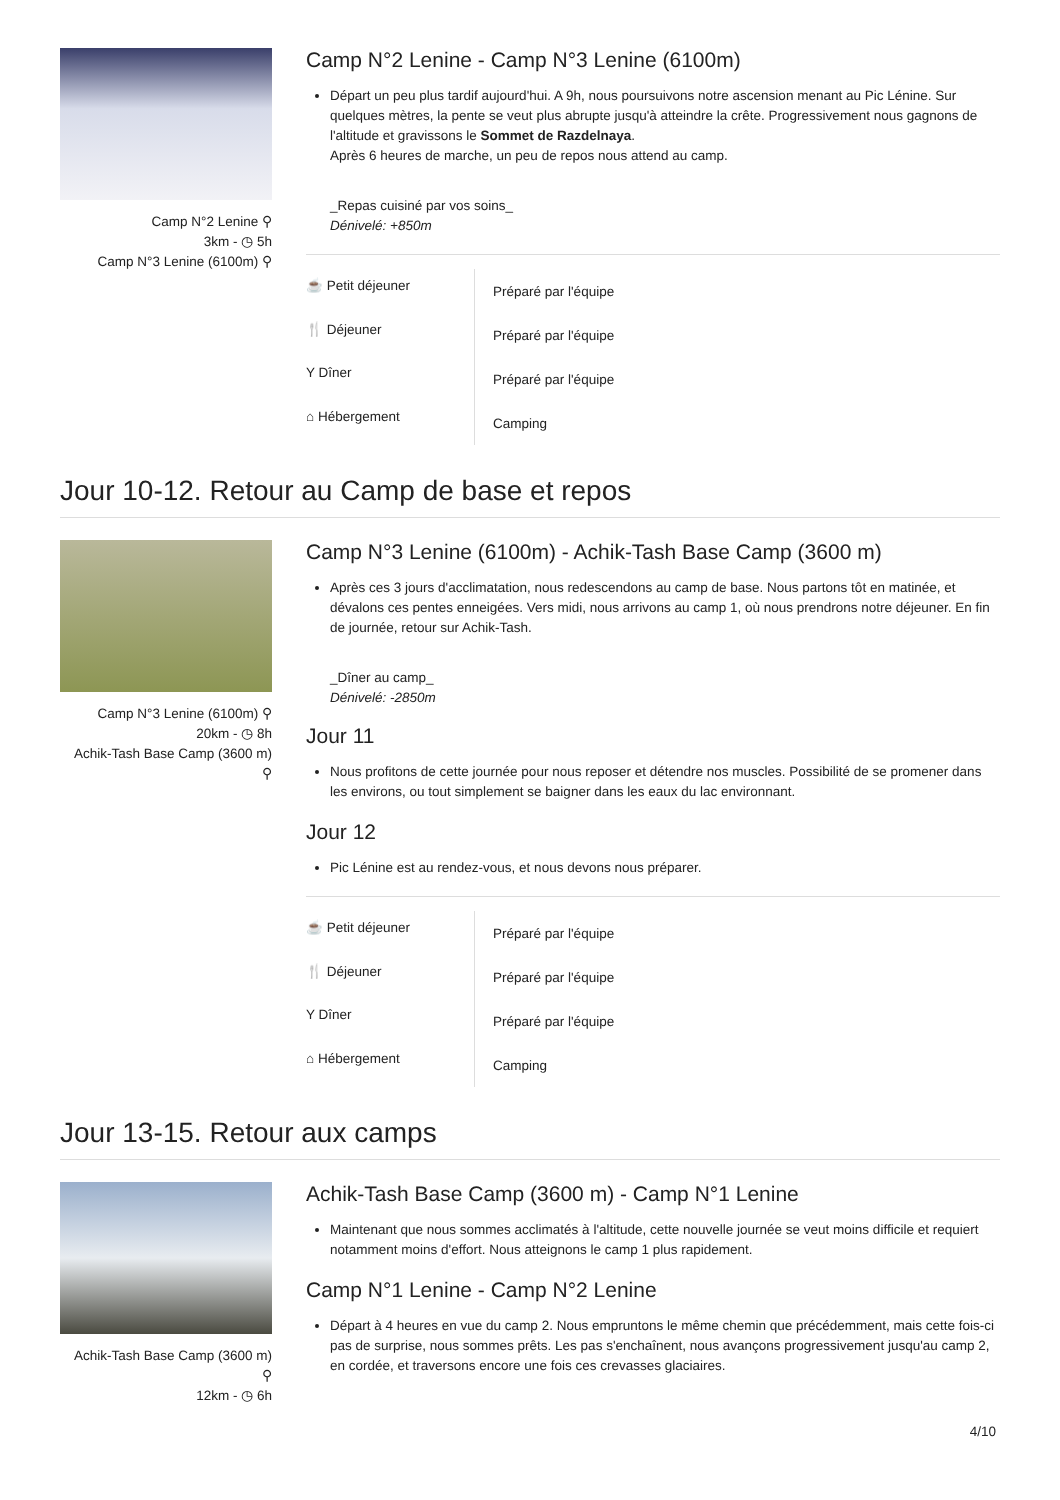Camp N°2 Lenine ⚲
3km - ◷ 5h
Camp N°3 Lenine (6100m) ⚲
Camp N°2 Lenine - Camp N°3 Lenine (6100m)
Départ un peu plus tardif aujourd'hui. A 9h, nous poursuivons notre ascension menant au Pic Lénine. Sur quelques mètres, la pente se veut plus abrupte jusqu'à atteindre la crête. Progressivement nous gagnons de l'altitude et gravissons le Sommet de Razdelnaya.
Après 6 heures de marche, un peu de repos nous attend au camp.
_Repas cuisiné par vos soins_
Dénivelé: +850m
| ☕ Petit déjeuner | Préparé par l'équipe |
| 🍴 Déjeuner | Préparé par l'équipe |
| Y Dîner | Préparé par l'équipe |
| ⌂ Hébergement | Camping |
Jour 10-12. Retour au Camp de base et repos
Camp N°3 Lenine (6100m) ⚲
20km - ◷ 8h
Achik-Tash Base Camp (3600 m)
⚲
Camp N°3 Lenine (6100m) - Achik-Tash Base Camp (3600 m)
Après ces 3 jours d'acclimatation, nous redescendons au camp de base. Nous partons tôt en matinée, et dévalons ces pentes enneigées. Vers midi, nous arrivons au camp 1, où nous prendrons notre déjeuner. En fin de journée, retour sur Achik-Tash.
_Dîner au camp_
Dénivelé: -2850m
Jour 11
Nous profitons de cette journée pour nous reposer et détendre nos muscles. Possibilité de se promener dans les environs, ou tout simplement se baigner dans les eaux du lac environnant.
Jour 12
Pic Lénine est au rendez-vous, et nous devons nous préparer.
| ☕ Petit déjeuner | Préparé par l'équipe |
| 🍴 Déjeuner | Préparé par l'équipe |
| Y Dîner | Préparé par l'équipe |
| ⌂ Hébergement | Camping |
Jour 13-15. Retour aux camps
Achik-Tash Base Camp (3600 m)
⚲
12km - ◷ 6h
Achik-Tash Base Camp (3600 m) - Camp N°1 Lenine
Maintenant que nous sommes acclimatés à l'altitude, cette nouvelle journée se veut moins difficile et requiert notamment moins d'effort. Nous atteignons le camp 1 plus rapidement.
Camp N°1 Lenine - Camp N°2 Lenine
Départ à 4 heures en vue du camp 2. Nous empruntons le même chemin que précédemment, mais cette fois-ci pas de surprise, nous sommes prêts. Les pas s'enchaînent, nous avançons progressivement jusqu'au camp 2, en cordée, et traversons encore une fois ces crevasses glaciaires.
4/10